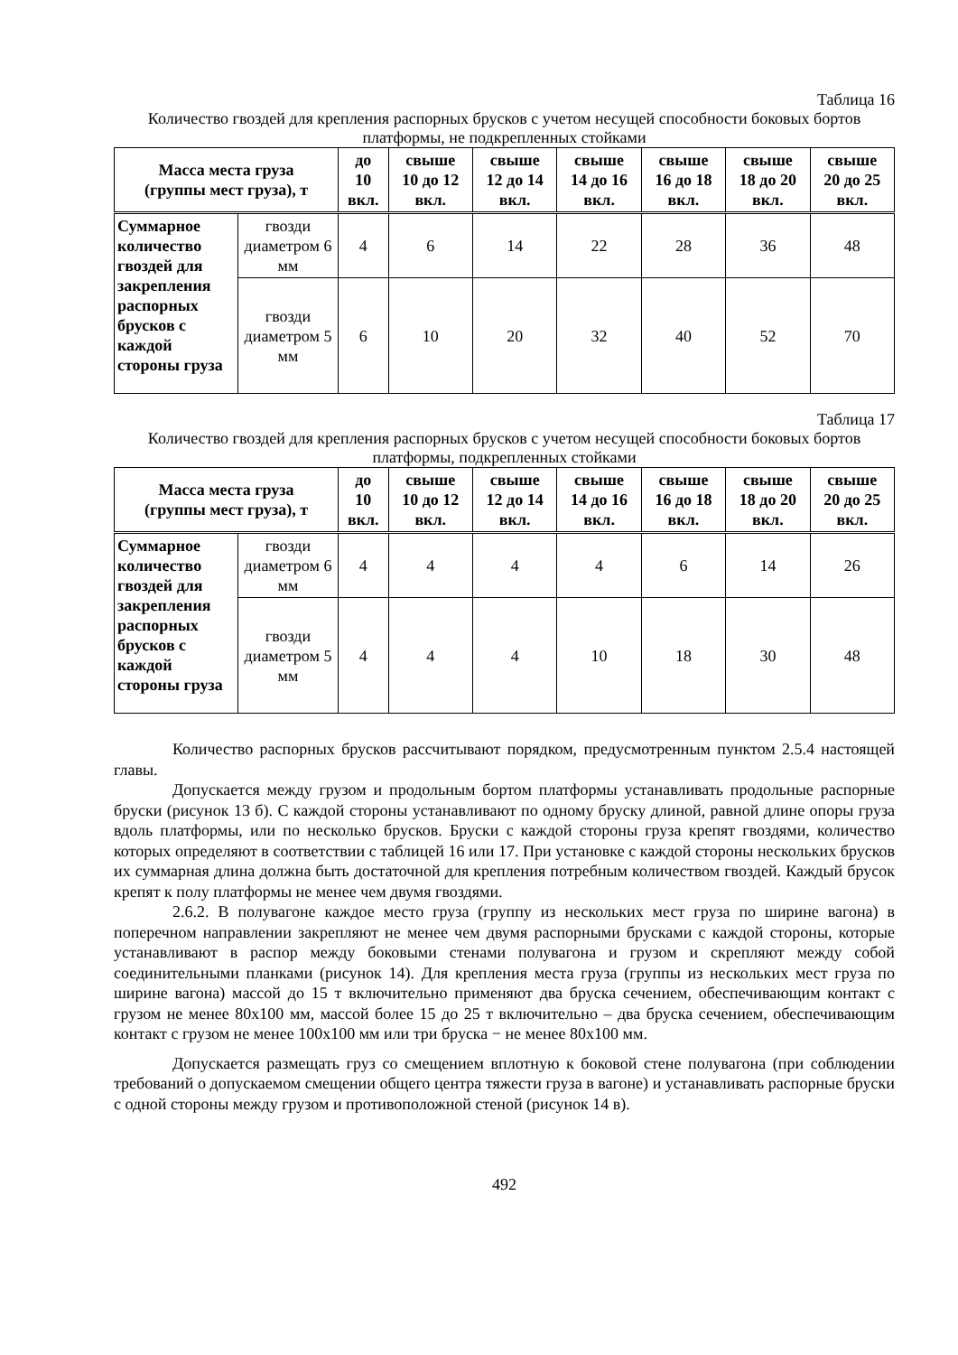Таблица 16
Количество гвоздей для крепления распорных брусков с учетом несущей способности боковых бортов платформы, не подкрепленных стойками
| Масса места груза (группы мест груза), т | | до 10 вкл. | свыше 10 до 12 вкл. | свыше 12 до 14 вкл. | свыше 14 до 16 вкл. | свыше 16 до 18 вкл. | свыше 18 до 20 вкл. | свыше 20 до 25 вкл. |
| --- | --- | --- | --- | --- | --- | --- | --- | --- |
| Суммарное количество гвоздей для закрепления распорных брусков с каждой стороны груза | гвозди диаметром 6 мм | 4 | 6 | 14 | 22 | 28 | 36 | 48 |
| | гвозди диаметром 5 мм | 6 | 10 | 20 | 32 | 40 | 52 | 70 |
Таблица 17
Количество гвоздей для крепления распорных брусков с учетом несущей способности боковых бортов платформы, подкрепленных стойками
| Масса места груза (группы мест груза), т | | до 10 вкл. | свыше 10 до 12 вкл. | свыше 12 до 14 вкл. | свыше 14 до 16 вкл. | свыше 16 до 18 вкл. | свыше 18 до 20 вкл. | свыше 20 до 25 вкл. |
| --- | --- | --- | --- | --- | --- | --- | --- | --- |
| Суммарное количество гвоздей для закрепления распорных брусков с каждой стороны груза | гвозди диаметром 6 мм | 4 | 4 | 4 | 4 | 6 | 14 | 26 |
| | гвозди диаметром 5 мм | 4 | 4 | 4 | 10 | 18 | 30 | 48 |
Количество распорных брусков рассчитывают порядком, предусмотренным пунктом 2.5.4 настоящей главы.
Допускается между грузом и продольным бортом платформы устанавливать продольные распорные бруски (рисунок 13 б). С каждой стороны устанавливают по одному бруску длиной, равной длине опоры груза вдоль платформы, или по несколько брусков. Бруски с каждой стороны груза крепят гвоздями, количество которых определяют в соответствии с таблицей 16 или 17. При установке с каждой стороны нескольких брусков их суммарная длина должна быть достаточной для крепления потребным количеством гвоздей. Каждый брусок крепят к полу платформы не менее чем двумя гвоздями.
2.6.2. В полувагоне каждое место груза (группу из нескольких мест груза по ширине вагона) в поперечном направлении закрепляют не менее чем двумя распорными брусками с каждой стороны, которые устанавливают в распор между боковыми стенами полувагона и грузом и скрепляют между собой соединительными планками (рисунок 14). Для крепления места груза (группы из нескольких мест груза по ширине вагона) массой до 15 т включительно применяют два бруска сечением, обеспечивающим контакт с грузом не менее 80x100 мм, массой более 15 до 25 т включительно – два бруска сечением, обеспечивающим контакт с грузом не менее 100x100 мм или три бруска − не менее 80x100 мм.
Допускается размещать груз со смещением вплотную к боковой стене полувагона (при соблюдении требований о допускаемом смещении общего центра тяжести груза в вагоне) и устанавливать распорные бруски с одной стороны между грузом и противоположной стеной (рисунок 14 в).
492